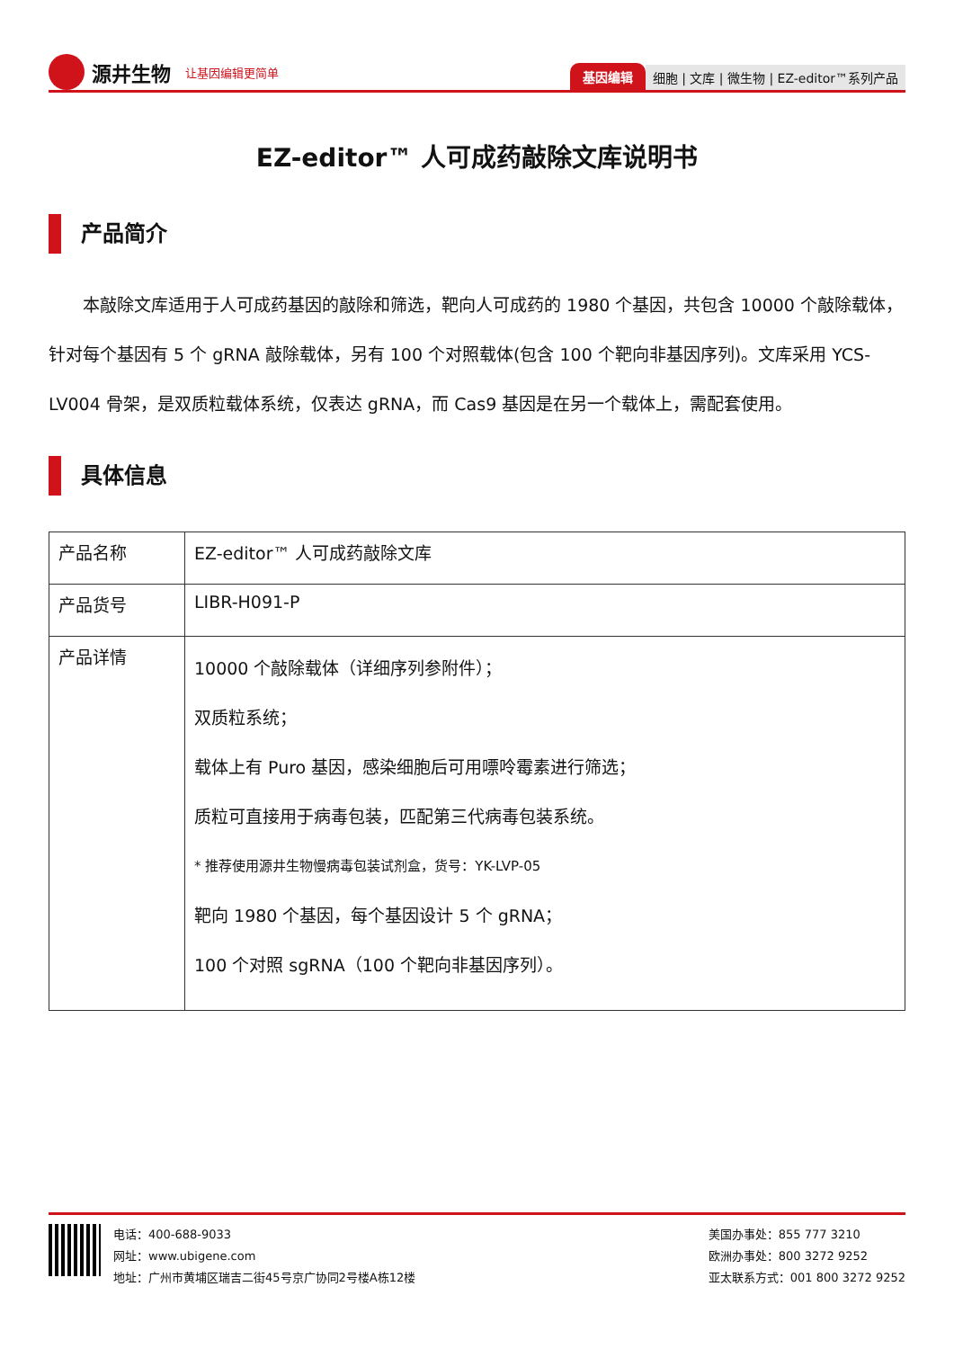源井生物 让基因编辑更简单
基因编辑 细胞 | 文库 | 微生物 | EZ-editor™系列产品
EZ-editor™ 人可成药敲除文库说明书
产品简介
本敲除文库适用于人可成药基因的敲除和筛选，靶向人可成药的 1980 个基因，共包含 10000 个敲除载体，针对每个基因有 5 个 gRNA 敲除载体，另有 100 个对照载体(包含 100 个靶向非基因序列)。文库采用 YCS-LV004 骨架，是双质粒载体系统，仅表达 gRNA，而 Cas9 基因是在另一个载体上，需配套使用。
具体信息
| 产品名称 | EZ-editor™ 人可成药敲除文库 |
| 产品货号 | LIBR-H091-P |
| 产品详情 | 10000 个敲除载体（详细序列参附件）； 双质粒系统； 载体上有 Puro 基因，感染细胞后可用嘌呤霉素进行筛选； 质粒可直接用于病毒包装，匹配第三代病毒包装系统。 * 推荐使用源井生物慢病毒包装试剂盒，货号：YK-LVP-05 靶向 1980 个基因，每个基因设计 5 个 gRNA； 100 个对照 sgRNA（100 个靶向非基因序列）。 |
电话：400-688-9033
网址：www.ubigene.com
地址：广州市黄埔区瑞吉二街45号京广协同2号楼A栋12楼
美国办事处：855 777 3210
欧洲办事处：800 3272 9252
亚太联系方式：001 800 3272 9252